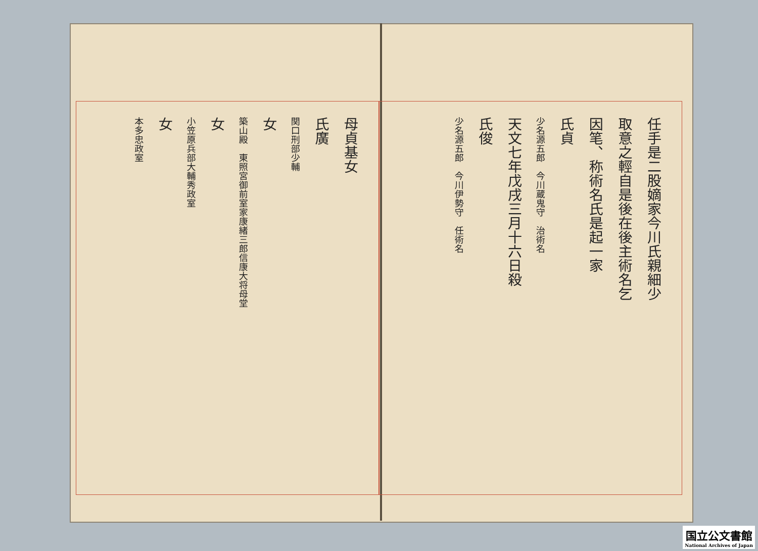母貞基女
氏廣
関口刑部少輔
女
築山殿　東照宮御前室家康緒三郎信康大将母堂
女
小笠原兵部大輔秀政室
女
本多忠政室
任手是二股嫡家今川氏親細少
取意之輕自是後在後主術名乞
因笔、称術名氏是起一家
氏貞
少名源五郎　今川蔵鬼守　治術名
天文七年戊戌三月十六日殺
氏俊
少名源五郎　今川伊勢守　任術名
国立公文書館
National Archives of Japan